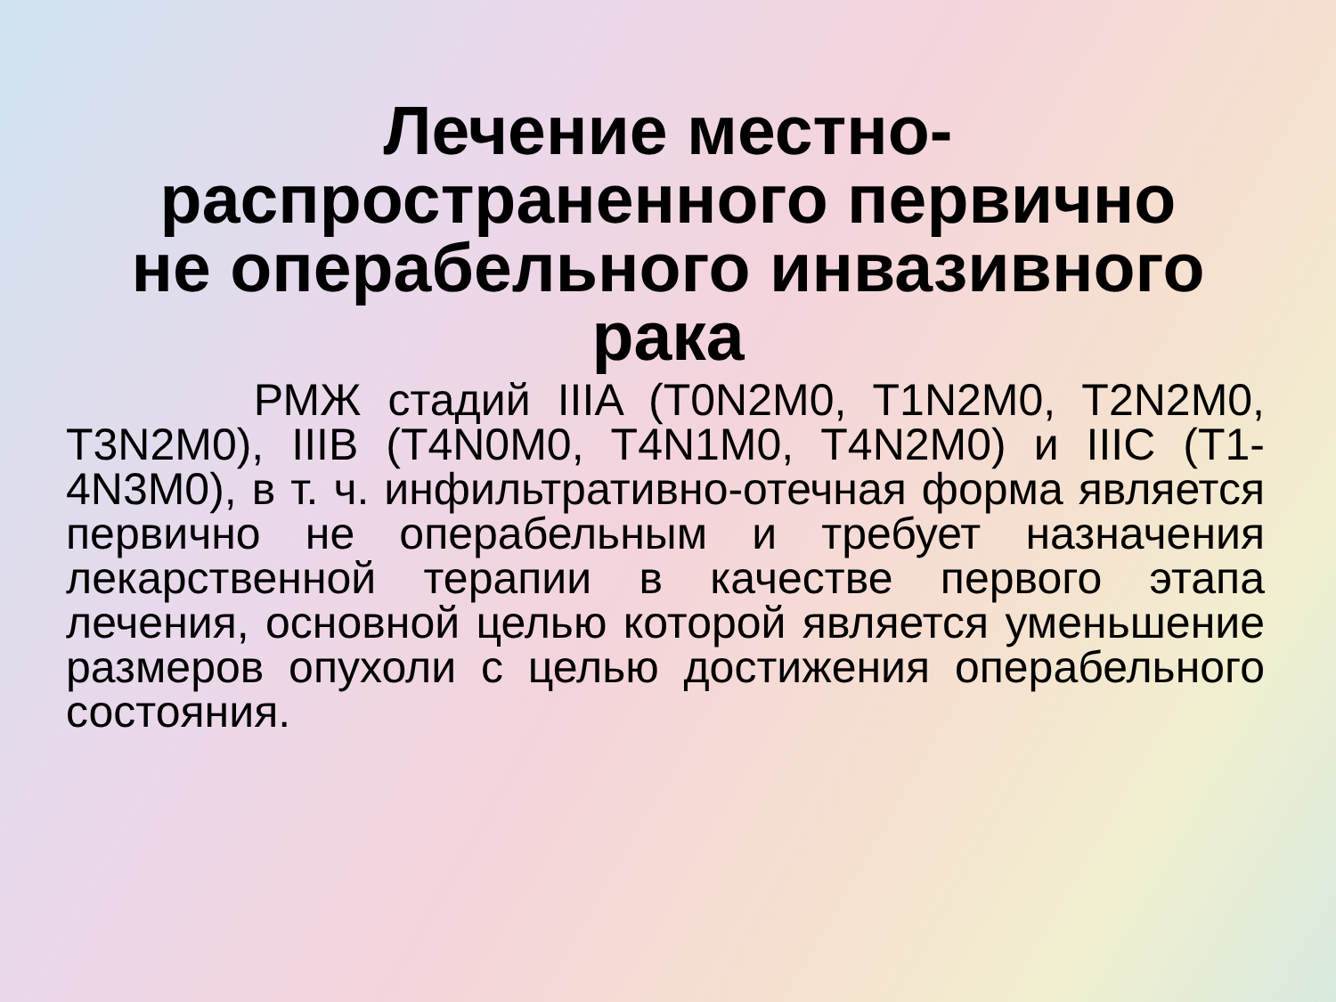Лечение местно-
распространенного первично
не операбельного инвазивного
рака
РМЖ стадий IIIA (T0N2M0, T1N2M0, T2N2M0, T3N2M0), IIIB (T4N0M0, T4N1M0, T4N2M0) и IIIC (T1-4N3M0), в т. ч. инфильтративно-отечная форма является первично не операбельным и требует назначения лекарственной терапии в качестве первого этапа лечения, основной целью которой является уменьшение размеров опухоли с целью достижения операбельного состояния.